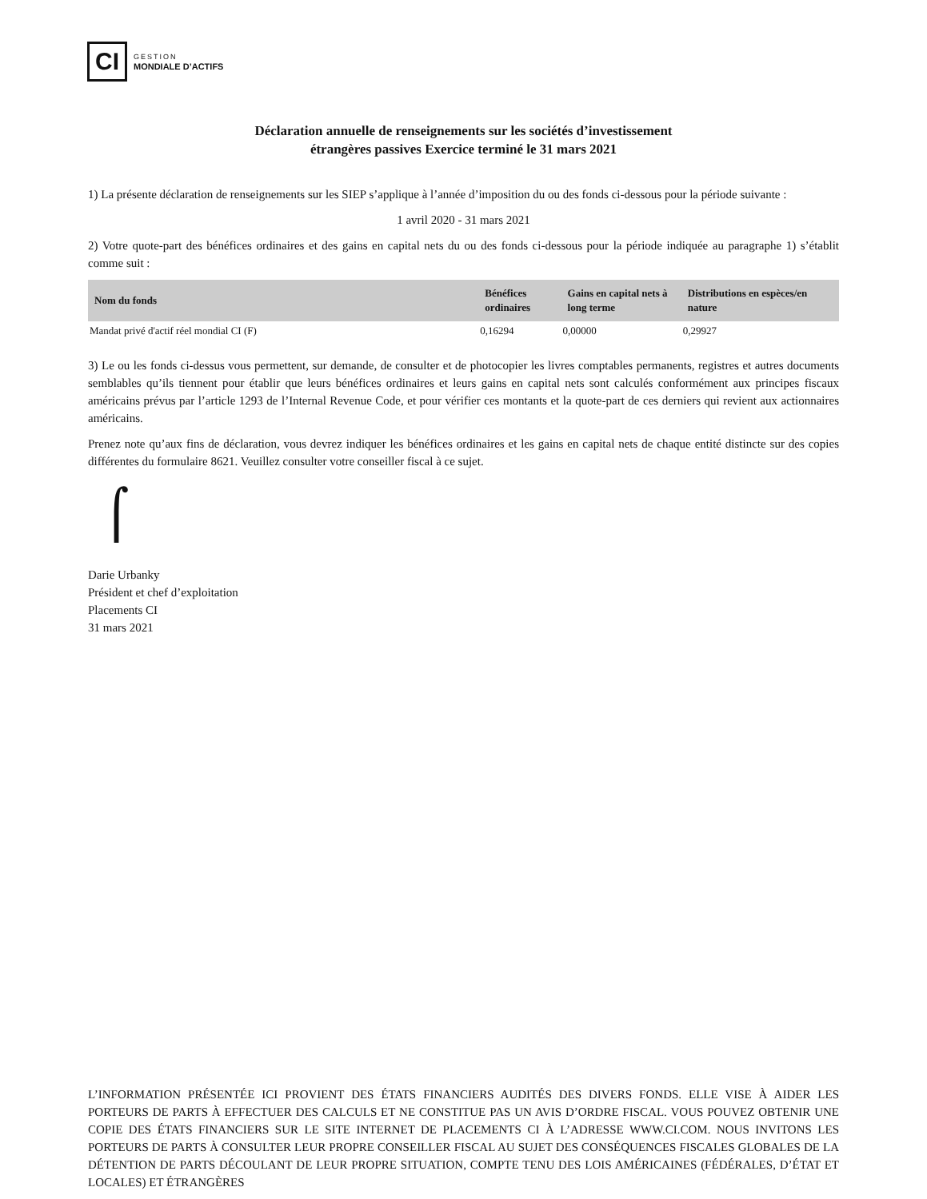CI
GESTION
MONDIALE D’ACTIFS
Déclaration annuelle de renseignements sur les sociétés d’investissement
étrangères passives Exercice terminé le 31 mars 2021
1) La présente déclaration de renseignements sur les SIEP s’applique à l’année d’imposition du ou des fonds ci-dessous pour la période suivante :
1 avril 2020 - 31 mars 2021
2) Votre quote-part des bénéfices ordinaires et des gains en capital nets du ou des fonds ci-dessous pour la période indiquée au paragraphe 1) s’établit comme suit :
| Nom du fonds | Bénéfices ordinaires | Gains en capital nets à long terme | Distributions en espèces/en nature |
| --- | --- | --- | --- |
| Mandat privé d'actif réel mondial CI (F) | 0,16294 | 0,00000 | 0,29927 |
3) Le ou les fonds ci-dessus vous permettent, sur demande, de consulter et de photocopier les livres comptables permanents, registres et autres documents semblables qu’ils tiennent pour établir que leurs bénéfices ordinaires et leurs gains en capital nets sont calculés conformément aux principes fiscaux américains prévus par l’article 1293 de l’Internal Revenue Code, et pour vérifier ces montants et la quote-part de ces derniers qui revient aux actionnaires américains.
Prenez note qu’aux fins de déclaration, vous devrez indiquer les bénéfices ordinaires et les gains en capital nets de chaque entité distincte sur des copies différentes du formulaire 8621. Veuillez consulter votre conseiller fiscal à ce sujet.
⌠
Darie Urbanky
Président et chef d’exploitation
Placements CI
31 mars 2021
L’INFORMATION PRÉSENTÉE ICI PROVIENT DES ÉTATS FINANCIERS AUDITÉS DES DIVERS FONDS. ELLE VISE À AIDER LES PORTEURS DE PARTS À EFFECTUER DES CALCULS ET NE CONSTITUE PAS UN AVIS D’ORDRE FISCAL. VOUS POUVEZ OBTENIR UNE COPIE DES ÉTATS FINANCIERS SUR LE SITE INTERNET DE PLACEMENTS CI À L’ADRESSE WWW.CI.COM. NOUS INVITONS LES PORTEURS DE PARTS À CONSULTER LEUR PROPRE CONSEILLER FISCAL AU SUJET DES CONSÉQUENCES FISCALES GLOBALES DE LA DÉTENTION DE PARTS DÉCOULANT DE LEUR PROPRE SITUATION, COMPTE TENU DES LOIS AMÉRICAINES (FÉDÉRALES, D’ÉTAT ET LOCALES) ET ÉTRANGÈRES